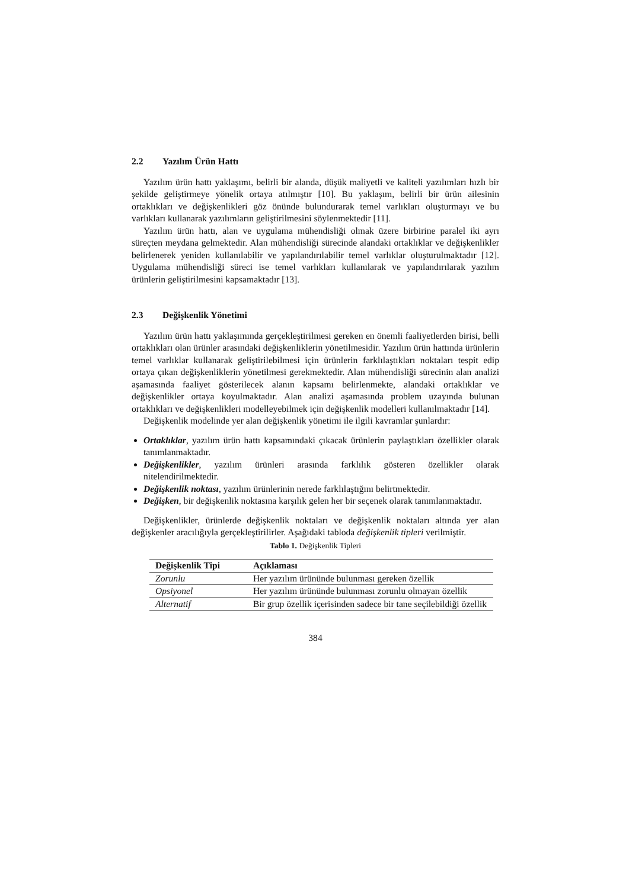2.2 Yazılım Ürün Hattı
Yazılım ürün hattı yaklaşımı, belirli bir alanda, düşük maliyetli ve kaliteli yazılımları hızlı bir şekilde geliştirmeye yönelik ortaya atılmıştır [10]. Bu yaklaşım, belirli bir ürün ailesinin ortaklıkları ve değişkenlikleri göz önünde bulundurarak temel varlıkları oluşturmayı ve bu varlıkları kullanarak yazılımların geliştirilmesini söylenmektedir [11].
Yazılım ürün hattı, alan ve uygulama mühendisliği olmak üzere birbirine paralel iki ayrı süreçten meydana gelmektedir. Alan mühendisliği sürecinde alandaki ortaklıklar ve değişkenlikler belirlenerek yeniden kullanılabilir ve yapılandırılabilir temel varlıklar oluşturulmaktadır [12]. Uygulama mühendisliği süreci ise temel varlıkları kullanılarak ve yapılandırılarak yazılım ürünlerin geliştirilmesini kapsamaktadır [13].
2.3 Değişkenlik Yönetimi
Yazılım ürün hattı yaklaşımında gerçekleştirilmesi gereken en önemli faaliyetlerden birisi, belli ortaklıkları olan ürünler arasındaki değişkenliklerin yönetilmesidir. Yazılım ürün hattında ürünlerin temel varlıklar kullanarak geliştirilebilmesi için ürünlerin farklılaştıkları noktaları tespit edip ortaya çıkan değişkenliklerin yönetilmesi gerekmektedir. Alan mühendisliği sürecinin alan analizi aşamasında faaliyet gösterilecek alanın kapsamı belirlenmekte, alandaki ortaklıklar ve değişkenlikler ortaya koyulmaktadır. Alan analizi aşamasında problem uzayında bulunan ortaklıkları ve değişkenlikleri modelleyebilmek için değişkenlik modelleri kullanılmaktadır [14].
Değişkenlik modelinde yer alan değişkenlik yönetimi ile ilgili kavramlar şunlardır:
Ortaklıklar, yazılım ürün hattı kapsamındaki çıkacak ürünlerin paylaştıkları özellikler olarak tanımlanmaktadır.
Değişkenlikler, yazılım ürünleri arasında farklılık gösteren özellikler olarak nitelendirilmektedir.
Değişkenlik noktası, yazılım ürünlerinin nerede farklılaştığını belirtmektedir.
Değişken, bir değişkenlik noktasına karşılık gelen her bir seçenek olarak tanımlanmaktadır.
Değişkenlikler, ürünlerde değişkenlik noktaları ve değişkenlik noktaları altında yer alan değişkenler aracılığıyla gerçekleştirilirler. Aşağıdaki tabloda değişkenlik tipleri verilmiştir.
Tablo 1. Değişkenlik Tipleri
| Değişkenlik Tipi | Açıklaması |
| --- | --- |
| Zorunlu | Her yazılım ürününde bulunması gereken özellik |
| Opsiyonel | Her yazılım ürününde bulunması zorunlu olmayan özellik |
| Alternatif | Bir grup özellik içerisinden sadece bir tane seçilebildiği özellik |
384